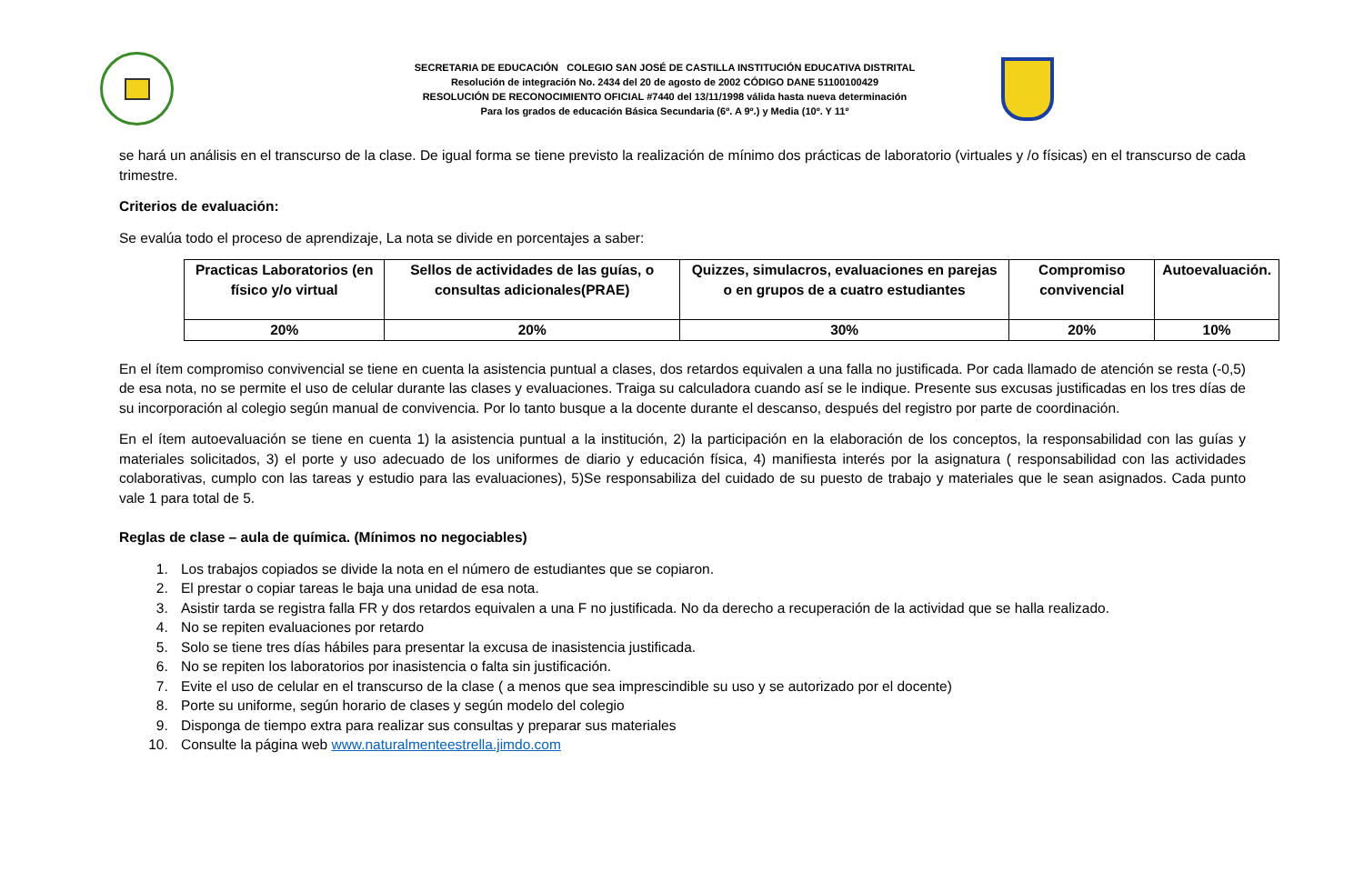SECRETARIA DE EDUCACIÓN COLEGIO SAN JOSÉ DE CASTILLA INSTITUCIÓN EDUCATIVA DISTRITAL
Resolución de integración No. 2434 del 20 de agosto de 2002 CÓDIGO DANE 51100100429
RESOLUCIÓN DE RECONOCIMIENTO OFICIAL #7440 del 13/11/1998 válida hasta nueva determinación
Para los grados de educación Básica Secundaria (6º. A 9º.) y Media (10º. Y 11º
se hará un análisis en el transcurso de la clase. De igual forma se tiene previsto la realización de mínimo dos prácticas de laboratorio (virtuales y /o físicas) en el transcurso de cada trimestre.
Criterios de evaluación:
Se evalúa todo el proceso de aprendizaje, La nota se divide en porcentajes a saber:
| Practicas Laboratorios (en físico y/o virtual | Sellos de actividades de las guías, o consultas adicionales(PRAE) | Quizzes, simulacros, evaluaciones en parejas o en grupos de a cuatro estudiantes | Compromiso convivencial | Autoevaluación. |
| --- | --- | --- | --- | --- |
| 20% | 20% | 30% | 20% | 10% |
En el ítem compromiso convivencial se tiene en cuenta la asistencia puntual a clases, dos retardos equivalen a una falla no justificada. Por cada llamado de atención se resta (-0,5) de esa nota, no se permite el uso de celular durante las clases y evaluaciones. Traiga su calculadora cuando así se le indique. Presente sus excusas justificadas en los tres días de su incorporación al colegio según manual de convivencia. Por lo tanto busque a la docente durante el descanso, después del registro por parte de coordinación.
En el ítem autoevaluación se tiene en cuenta 1) la asistencia puntual a la institución, 2) la participación en la elaboración de los conceptos, la responsabilidad con las guías y materiales solicitados, 3) el porte y uso adecuado de los uniformes de diario y educación física, 4) manifiesta interés por la asignatura ( responsabilidad con las actividades colaborativas, cumplo con las tareas y estudio para las evaluaciones), 5)Se responsabiliza del cuidado de su puesto de trabajo y materiales que le sean asignados. Cada punto vale 1 para total de 5.
Reglas de clase – aula de química. (Mínimos no negociables)
1. Los trabajos copiados se divide la nota en el número de estudiantes que se copiaron.
2. El prestar o copiar tareas le baja una unidad de esa nota.
3. Asistir tarda se registra falla FR y dos retardos equivalen a una F no justificada. No da derecho a recuperación de la actividad que se halla realizado.
4. No se repiten evaluaciones por retardo
5. Solo se tiene tres días hábiles para presentar la excusa de inasistencia justificada.
6. No se repiten los laboratorios por inasistencia o falta sin justificación.
7. Evite el uso de celular en el transcurso de la clase ( a menos que sea imprescindible su uso y se autorizado por el docente)
8. Porte su uniforme, según horario de clases y según modelo del colegio
9. Disponga de tiempo extra para realizar sus consultas y preparar sus materiales
10. Consulte la página web www.naturalmenteestrella.jimdo.com